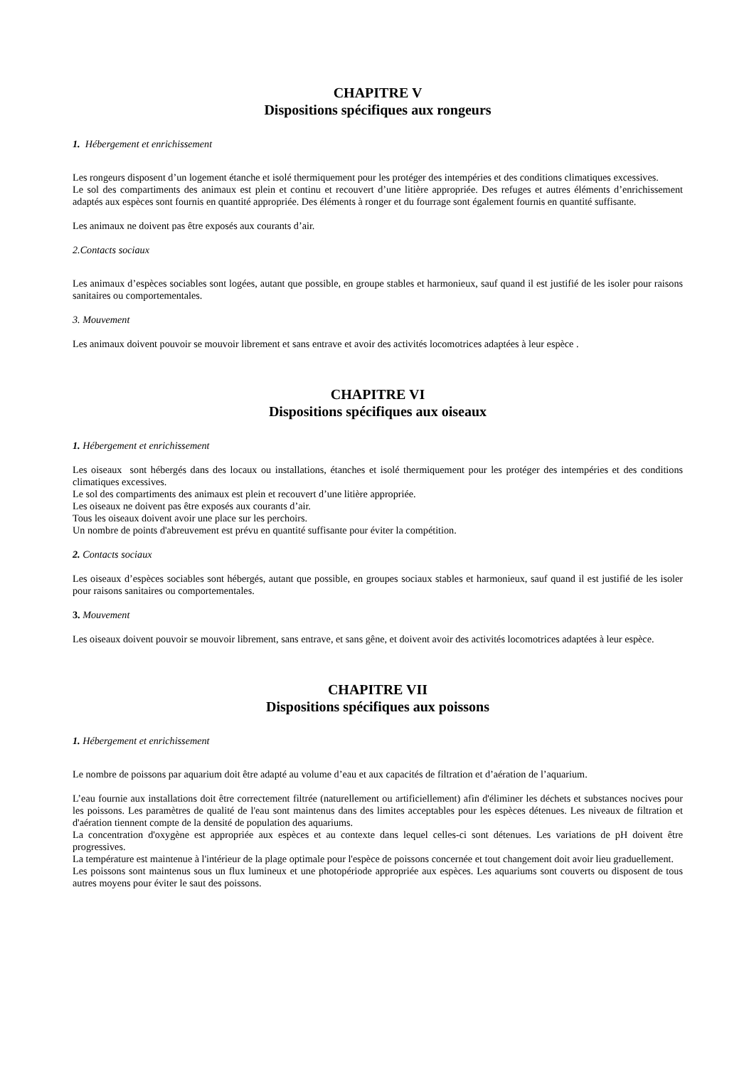CHAPITRE V
Dispositions spécifiques aux rongeurs
1. Hébergement et enrichissement
Les rongeurs disposent d’un logement étanche et isolé thermiquement pour les protéger des intempéries et des conditions climatiques excessives.
Le sol des compartiments des animaux est plein et continu et recouvert d’une litière appropriée. Des refuges et autres éléments d’enrichissement adaptés aux espèces sont fournis en quantité appropriée. Des éléments à ronger et du fourrage sont également fournis en quantité suffisante.
Les animaux ne doivent pas être exposés aux courants d’air.
2.Contacts sociaux
Les animaux d’espèces sociables sont logées, autant que possible, en groupe stables et harmonieux, sauf quand il est justifié de les isoler pour raisons sanitaires ou comportementales.
3. Mouvement
Les animaux doivent pouvoir se mouvoir librement et sans entrave et avoir des activités locomotrices adaptées à leur espèce .
CHAPITRE VI
Dispositions spécifiques aux oiseaux
1. Hébergement et enrichissement
Les oiseaux sont hébergés dans des locaux ou installations, étanches et isolé thermiquement pour les protéger des intempéries et des conditions climatiques excessives.
Le sol des compartiments des animaux est plein et recouvert d’une litière appropriée.
Les oiseaux ne doivent pas être exposés aux courants d’air.
Tous les oiseaux doivent avoir une place sur les perchoirs.
Un nombre de points d'abreuvement est prévu en quantité suffisante pour éviter la compétition.
2. Contacts sociaux
Les oiseaux d’espèces sociables sont hébergés, autant que possible, en groupes sociaux stables et harmonieux, sauf quand il est justifié de les isoler pour raisons sanitaires ou comportementales.
3. Mouvement
Les oiseaux doivent pouvoir se mouvoir librement, sans entrave, et sans gêne, et doivent avoir des activités locomotrices adaptées à leur espèce.
CHAPITRE VII
Dispositions spécifiques aux poissons
1. Hébergement et enrichissement
Le nombre de poissons par aquarium doit être adapté au volume d’eau et aux capacités de filtration et d’aération de l’aquarium.
L’eau fournie aux installations doit être correctement filtrée (naturellement ou artificiellement) afin d'éliminer les déchets et substances nocives pour les poissons. Les paramètres de qualité de l'eau sont maintenus dans des limites acceptables pour les espèces détenues. Les niveaux de filtration et d'aération tiennent compte de la densité de population des aquariums.
La concentration d'oxygène est appropriée aux espèces et au contexte dans lequel celles-ci sont détenues. Les variations de pH doivent être progressives.
La température est maintenue à l'intérieur de la plage optimale pour l'espèce de poissons concernée et tout changement doit avoir lieu graduellement.
Les poissons sont maintenus sous un flux lumineux et une photopériode appropriée aux espèces. Les aquariums sont couverts ou disposent de tous autres moyens pour éviter le saut des poissons.